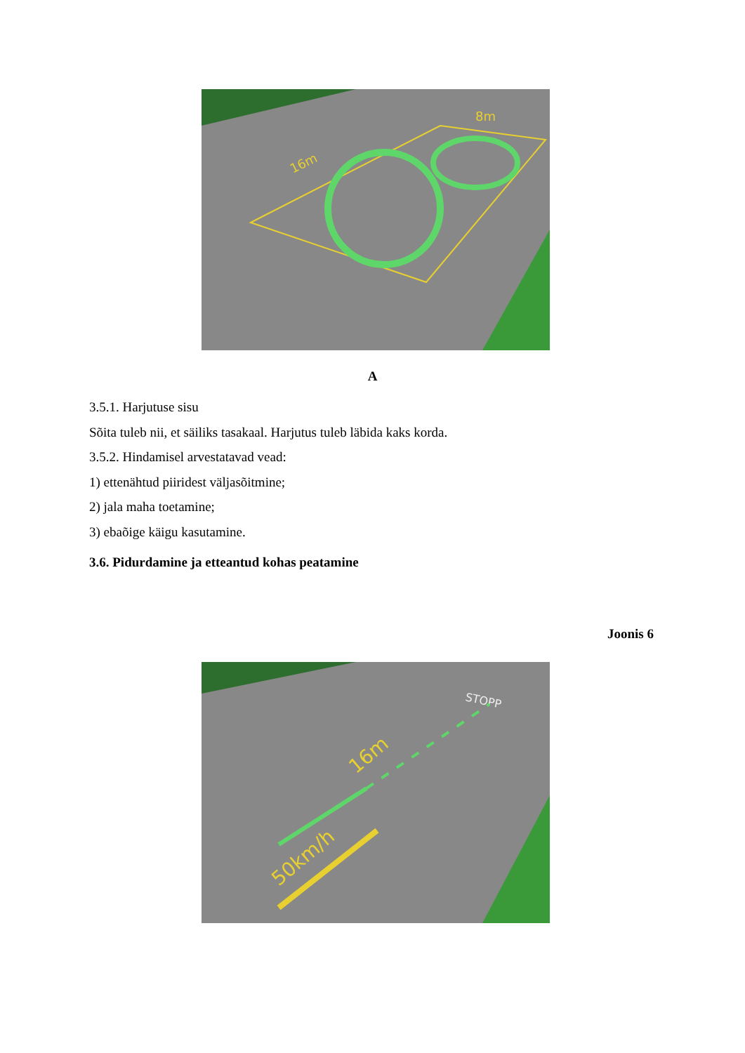16m
8m
A
3.5.1. Harjutuse sisu
Sõita tuleb nii, et säiliks tasakaal. Harjutus tuleb läbida kaks korda.
3.5.2. Hindamisel arvestatavad vead:
1) ettenähtud piiridest väljasõitmine;
2) jala maha toetamine;
3) ebaõige käigu kasutamine.
3.6. Pidurdamine ja etteantud kohas peatamine
Joonis 6
STOPP
16m
50km/h